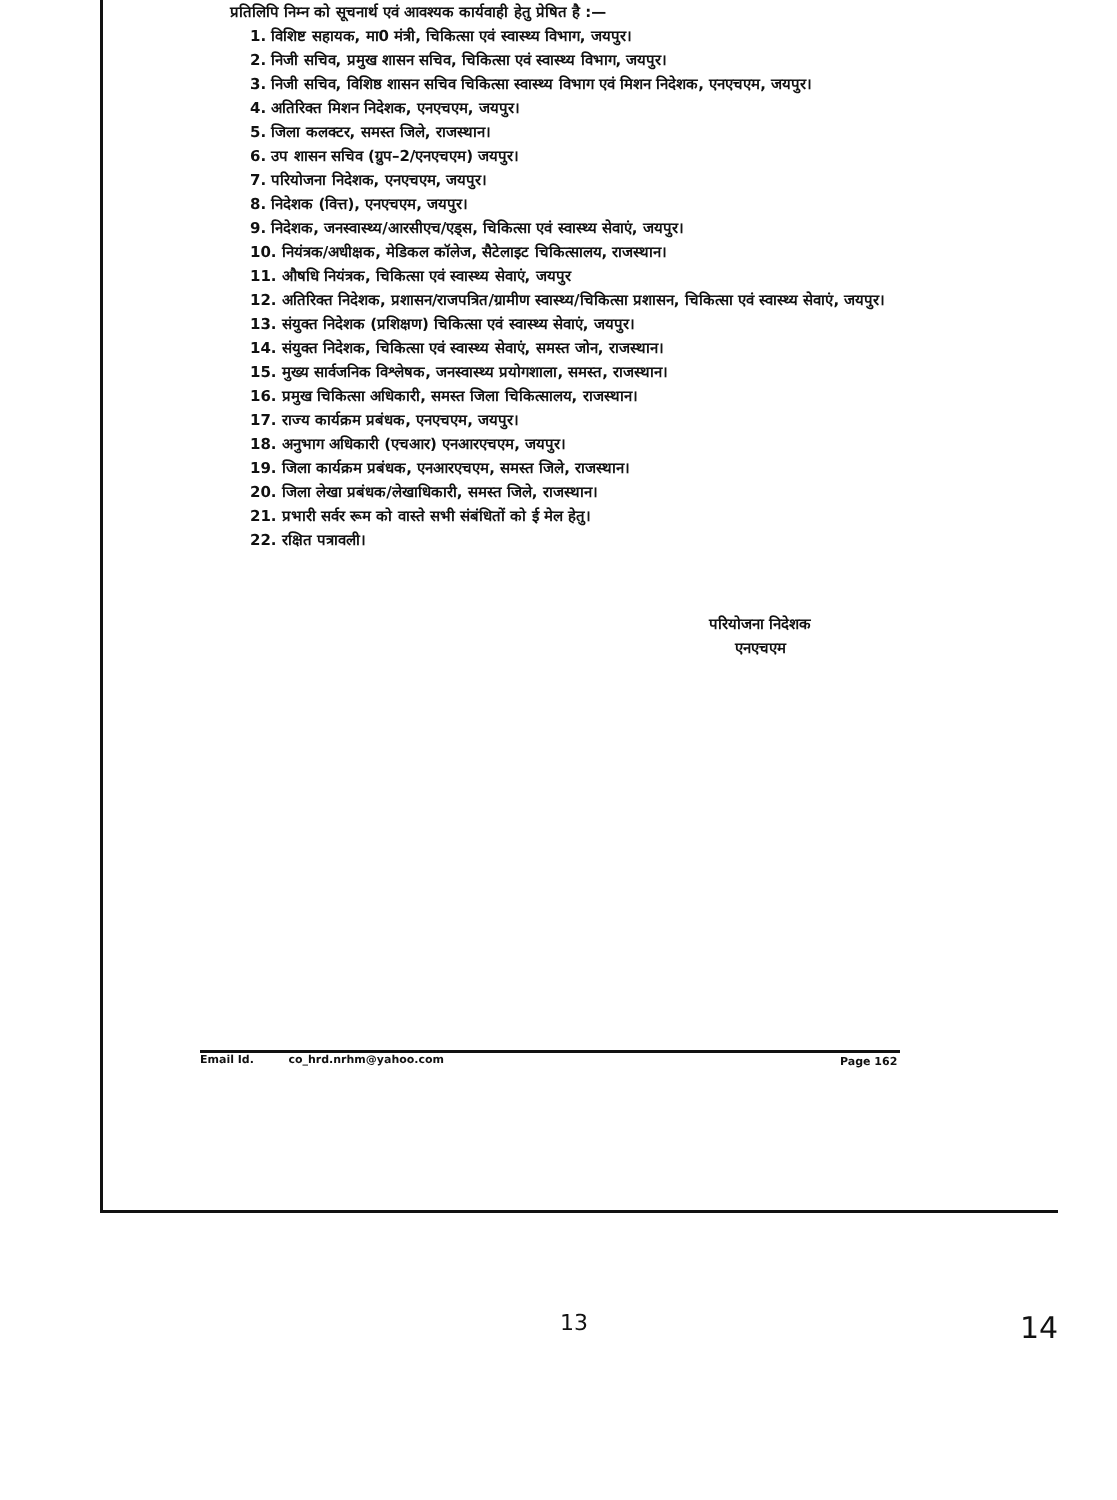प्रतिलिपि निम्न को सूचनार्थ एवं आवश्यक कार्यवाही हेतु प्रेषित है :—
1. विशिष्ट सहायक, मा0 मंत्री, चिकित्सा एवं स्वास्थ्य विभाग, जयपुर।
2. निजी सचिव, प्रमुख शासन सचिव, चिकित्सा एवं स्वास्थ्य विभाग, जयपुर।
3. निजी सचिव, विशिष्ठ शासन सचिव चिकित्सा स्वास्थ्य विभाग एवं मिशन निदेशक, एनएचएम, जयपुर।
4. अतिरिक्त मिशन निदेशक, एनएचएम, जयपुर।
5. जिला कलक्टर, समस्त जिले, राजस्थान।
6. उप शासन सचिव (ग्रुप–2/एनएचएम) जयपुर।
7. परियोजना निदेशक, एनएचएम, जयपुर।
8. निदेशक (वित्त), एनएचएम, जयपुर।
9. निदेशक, जनस्वास्थ्य/आरसीएच/एड्स, चिकित्सा एवं स्वास्थ्य सेवाएं, जयपुर।
10. नियंत्रक/अधीक्षक, मेडिकल कॉलेज, सैटेलाइट चिकित्सालय, राजस्थान।
11. औषधि नियंत्रक, चिकित्सा एवं स्वास्थ्य सेवाएं, जयपुर
12. अतिरिक्त निदेशक, प्रशासन/राजपत्रित/ग्रामीण स्वास्थ्य/चिकित्सा प्रशासन, चिकित्सा एवं स्वास्थ्य सेवाएं, जयपुर।
13. संयुक्त निदेशक (प्रशिक्षण) चिकित्सा एवं स्वास्थ्य सेवाएं, जयपुर।
14. संयुक्त निदेशक, चिकित्सा एवं स्वास्थ्य सेवाएं, समस्त जोन, राजस्थान।
15. मुख्य सार्वजनिक विश्लेषक, जनस्वास्थ्य प्रयोगशाला, समस्त, राजस्थान।
16. प्रमुख चिकित्सा अधिकारी, समस्त जिला चिकित्सालय, राजस्थान।
17. राज्य कार्यक्रम प्रबंधक, एनएचएम, जयपुर।
18. अनुभाग अधिकारी (एचआर) एनआरएचएम, जयपुर।
19. जिला कार्यक्रम प्रबंधक, एनआरएचएम, समस्त जिले, राजस्थान।
20. जिला लेखा प्रबंधक/लेखाधिकारी, समस्त जिले, राजस्थान।
21. प्रभारी सर्वर रूम को वास्ते सभी संबंधितों को ई मेल हेतु।
22. रक्षित पत्रावली।
परियोजना निदेशक
एनएचएम
Email Id. co_hrd.nrhm@yahoo.com Page 162
13 14